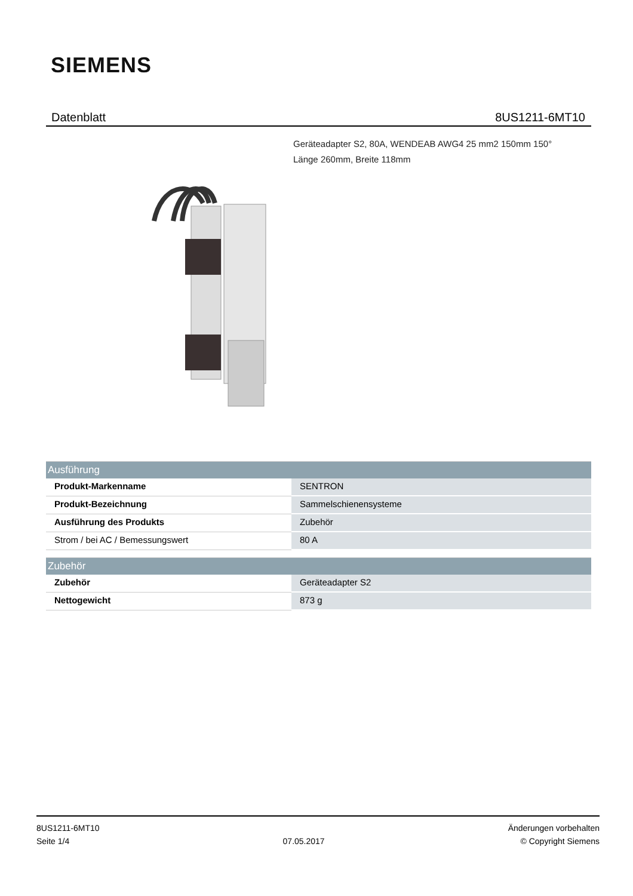SIEMENS
Datenblatt 8US1211-6MT10
Geräteadapter S2, 80A, WENDEAB AWG4 25 mm2 150mm 150°
Länge 260mm, Breite 118mm
| Ausführung | |
| --- | --- |
| Produkt-Markenname | SENTRON |
| Produkt-Bezeichnung | Sammelschienensysteme |
| Ausführung des Produkts | Zubehör |
| Strom / bei AC / Bemessungswert | 80 A |
| Zubehör | |
| --- | --- |
| Zubehör | Geräteadapter S2 |
| Nettogewicht | 873 g |
8US1211-6MT10
Seite 1/4
07.05.2017
Änderungen vorbehalten
© Copyright Siemens